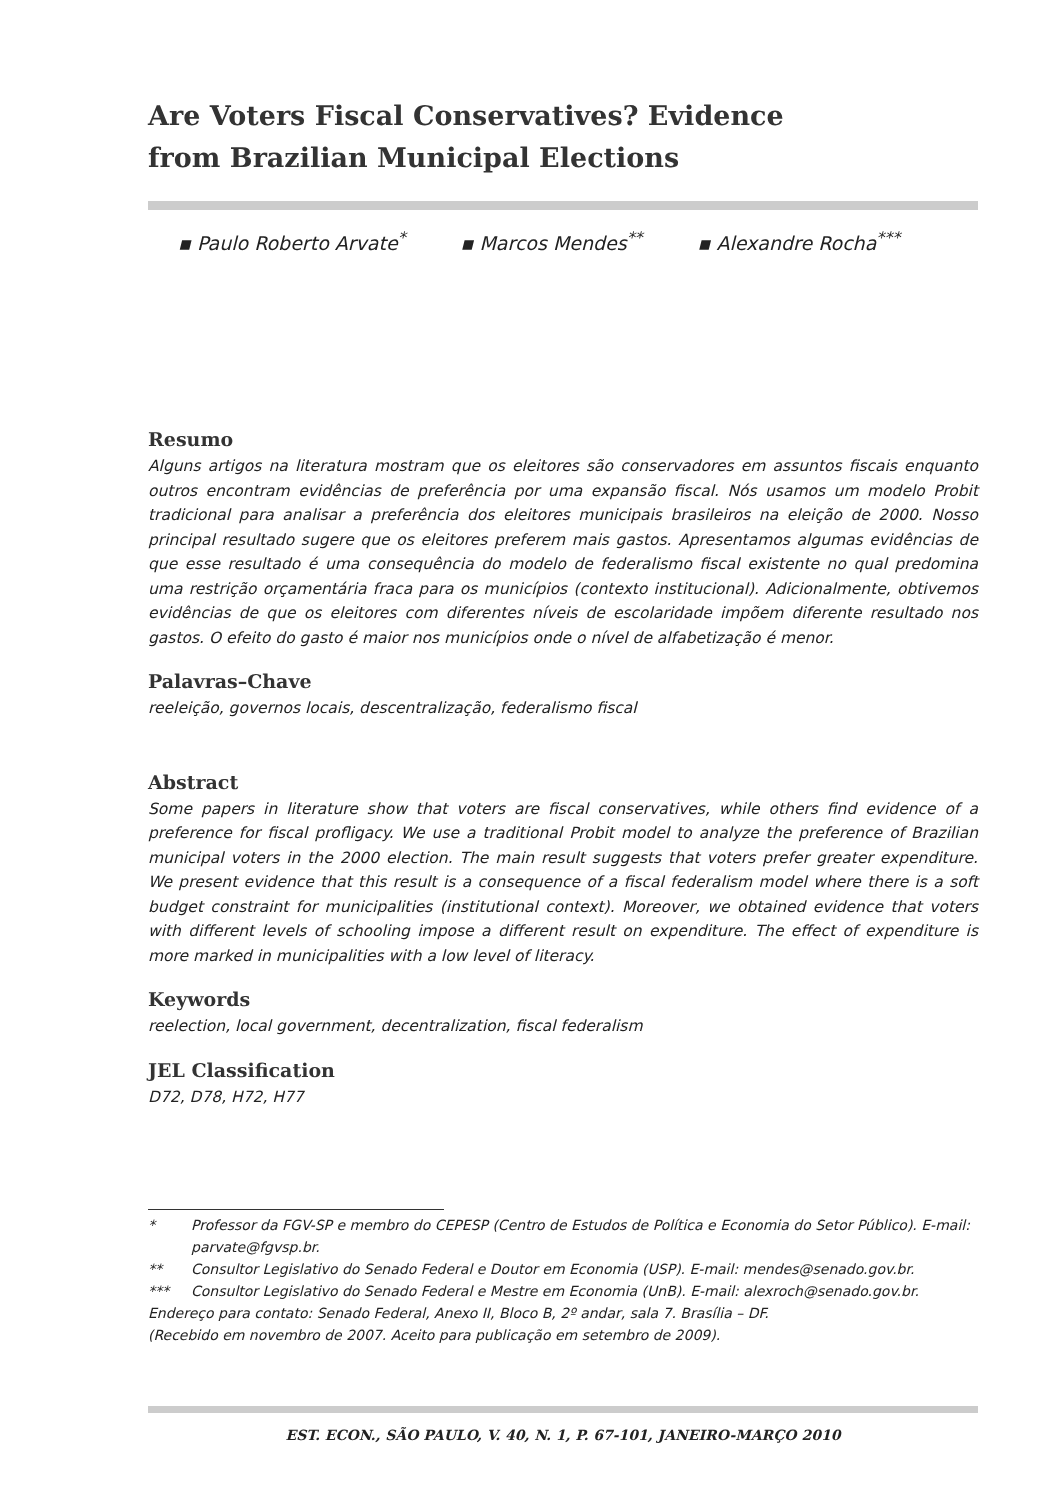Are Voters Fiscal Conservatives? Evidence
from Brazilian Municipal Elections
▪ Paulo Roberto Arvate<sup>*</sup> ▪ Marcos Mendes<sup>**</sup> ▪ Alexandre Rocha<sup>***</sup>
Resumo
Alguns artigos na literatura mostram que os eleitores são conservadores em assuntos fiscais enquanto outros encontram evidências de preferência por uma expansão fiscal. Nós usamos um modelo Probit tradicional para analisar a preferência dos eleitores municipais brasileiros na eleição de 2000. Nosso principal resultado sugere que os eleitores preferem mais gastos. Apresentamos algumas evidências de que esse resultado é uma consequência do modelo de federalismo fiscal existente no qual predomina uma restrição orçamentária fraca para os municípios (contexto institucional). Adicionalmente, obtivemos evidências de que os eleitores com diferentes níveis de escolaridade impõem diferente resultado nos gastos. O efeito do gasto é maior nos municípios onde o nível de alfabetização é menor.
Palavras–Chave
reeleição, governos locais, descentralização, federalismo fiscal
Abstract
Some papers in literature show that voters are fiscal conservatives, while others find evidence of a preference for fiscal profligacy. We use a traditional Probit model to analyze the preference of Brazilian municipal voters in the 2000 election. The main result suggests that voters prefer greater expenditure. We present evidence that this result is a consequence of a fiscal federalism model where there is a soft budget constraint for municipalities (institutional context). Moreover, we obtained evidence that voters with different levels of schooling impose a different result on expenditure. The effect of expenditure is more marked in municipalities with a low level of literacy.
Keywords
reelection, local government, decentralization, fiscal federalism
JEL Classification
D72, D78, H72, H77
* Professor da FGV-SP e membro do CEPESP (Centro de Estudos de Política e Economia do Setor Público). E-mail: parvate@fgvsp.br.
** Consultor Legislativo do Senado Federal e Doutor em Economia (USP). E-mail: mendes@senado.gov.br.
*** Consultor Legislativo do Senado Federal e Mestre em Economia (UnB). E-mail: alexroch@senado.gov.br.
Endereço para contato: Senado Federal, Anexo II, Bloco B, 2º andar, sala 7. Brasília – DF.
(Recebido em novembro de 2007. Aceito para publicação em setembro de 2009).
EST. ECON., SÃO PAULO, V. 40, N. 1, P. 67-101, JANEIRO-MARÇO 2010